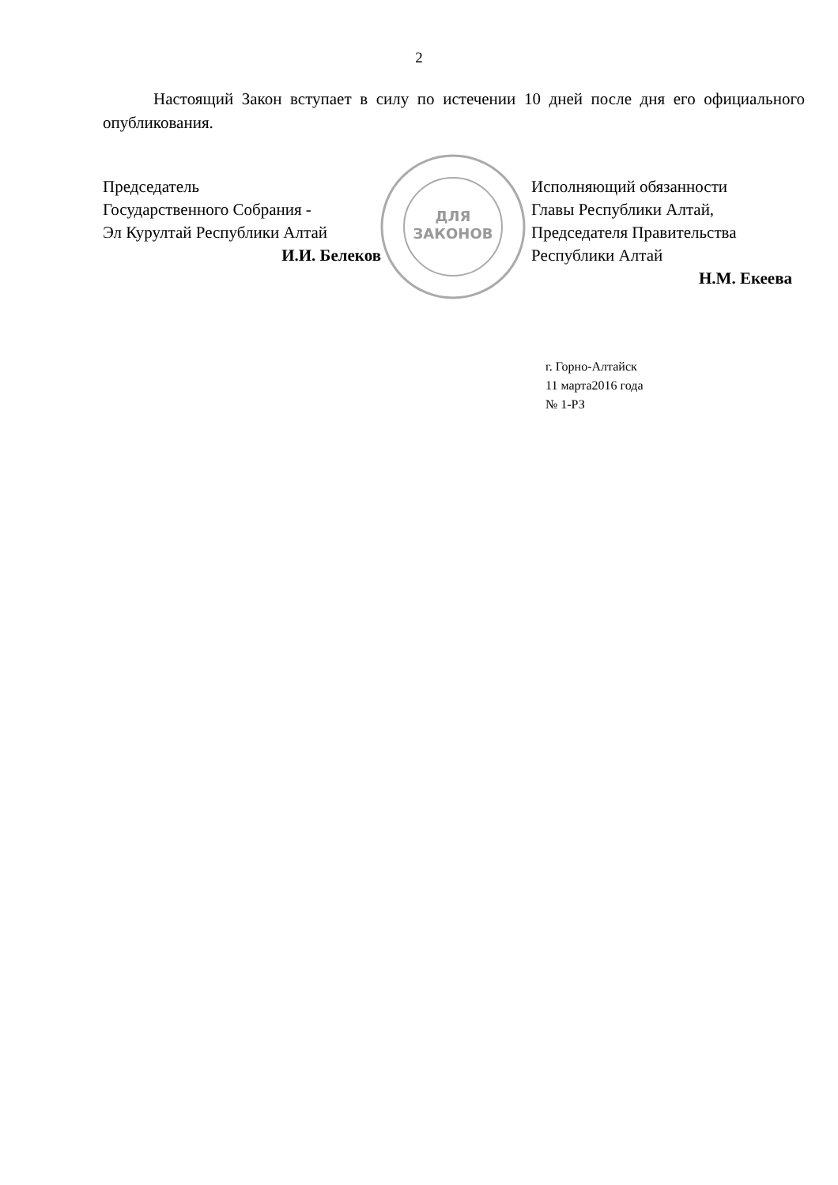2
Настоящий Закон вступает в силу по истечении 10 дней после дня его официального опубликования.
Председатель
Государственного Собрания -
Эл Курултай Республики Алтай
И.И. Белеков
ДЛЯ
ЗАКОНОВ
Исполняющий обязанности
Главы Республики Алтай,
Председателя Правительства
Республики Алтай
Н.М. Екеева
г. Горно-Алтайск
11 марта2016 года
№ 1-РЗ